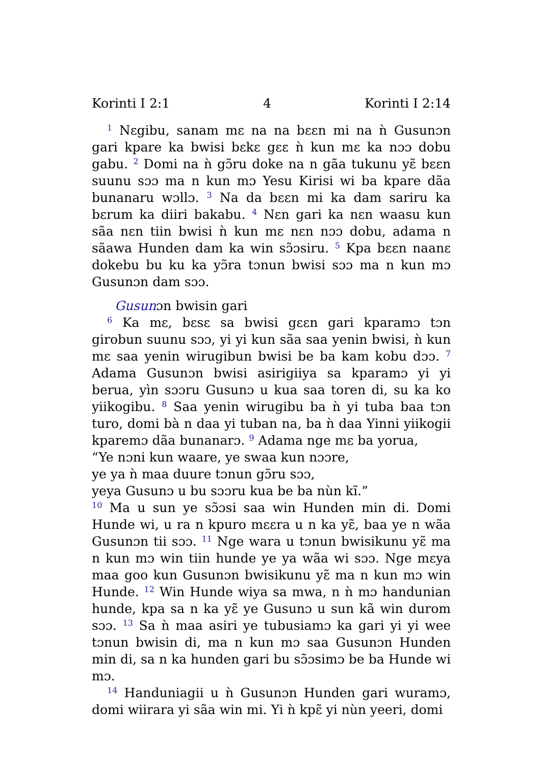Korinti I 2:1 4 Korinti I 2:14
<sup>1</sup> Nɛgibu, sanam mɛ na na bɛɛn mi na ǹ Gusunɔn gari kpare ka bwisi bɛkɛ gɛɛ ǹ kun mɛ ka nɔɔ dobu gabu. <sup>2</sup> Domi na ǹ gɔ̃ru doke na n gãa tukunu yɛ̃ bɛɛn suunu sɔɔ ma n kun mɔ Yesu Kirisi wi ba kpare dãa bunanaru wɔllɔ. <sup>3</sup> Na da bɛɛn mi ka dam sariru ka bɛrum ka diiri bakabu. <sup>4</sup> Nɛn gari ka nɛn waasu kun sãa nɛn tiin bwisi ǹ kun mɛ nɛn nɔɔ dobu, adama n sãawa Hunden dam ka win sɔ̃ɔsiru. <sup>5</sup> Kpa bɛɛn naanɛ dokebu bu ku ka yɔ̃ra tɔnun bwisi sɔɔ ma n kun mɔ Gusunɔn dam sɔɔ.
Gusunɔn bwisin gari
<sup>6</sup> Ka mɛ, bɛsɛ sa bwisi gɛɛn gari kparamɔ tɔn girobun suunu sɔɔ, yi yi kun sãa saa yenin bwisi, ǹ kun mɛ saa yenin wirugibun bwisi be ba kam kobu dɔɔ. <sup>7</sup> Adama Gusunɔn bwisi asirigiiya sa kparamɔ yi yi berua, yìn sɔɔru Gusunɔ u kua saa toren di, su ka ko yiikogibu. <sup>8</sup> Saa yenin wirugibu ba ǹ yi tuba baa tɔn turo, domi bà n daa yi tuban na, ba ǹ daa Yinni yiikogii kparemɔ dãa bunanarɔ. <sup>9</sup> Adama nge mɛ ba yorua,
“Ye nɔni kun waare, ye swaa kun nɔɔre,
ye ya ǹ maa duure tɔnun gɔ̃ru sɔɔ,
yeya Gusunɔ u bu sɔɔru kua be ba nùn kĩ.”
<sup>10</sup> Ma u sun ye sɔ̃ɔsi saa win Hunden min di. Domi Hunde wi, u ra n kpuro mɛɛra u n ka yɛ̃, baa ye n wãa Gusunɔn tii sɔɔ. <sup>11</sup> Nge wara u tɔnun bwisikunu yɛ̃ ma n kun mɔ win tiin hunde ye ya wãa wi sɔɔ. Nge mɛya maa goo kun Gusunɔn bwisikunu yɛ̃ ma n kun mɔ win Hunde. <sup>12</sup> Win Hunde wiya sa mwa, n ǹ mɔ handunian hunde, kpa sa n ka yɛ̃ ye Gusunɔ u sun kã win durom sɔɔ. <sup>13</sup> Sa ǹ maa asiri ye tubusiamɔ ka gari yi yi wee tɔnun bwisin di, ma n kun mɔ saa Gusunɔn Hunden min di, sa n ka hunden gari bu sɔ̃ɔsimɔ be ba Hunde wi mɔ.
<sup>14</sup> Handuniagii u ǹ Gusunɔn Hunden gari wuramɔ, domi wiirara yi sãa win mi. Yi ǹ kpɛ̃ yi nùn yeeri, domi